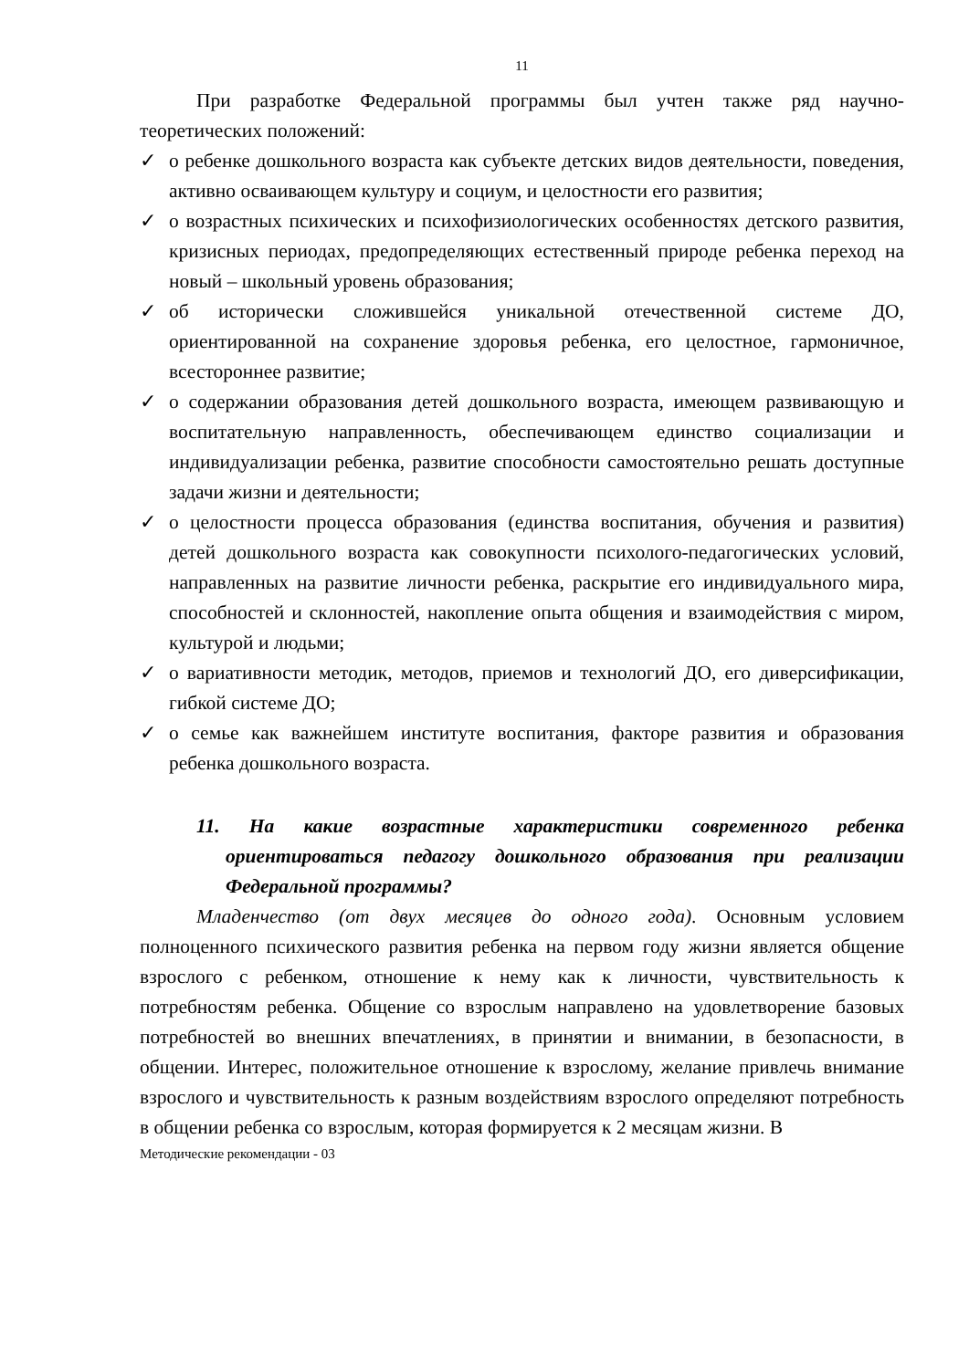11
При разработке Федеральной программы был учтен также ряд научно-теоретических положений:
✓ о ребенке дошкольного возраста как субъекте детских видов деятельности, поведения, активно осваивающем культуру и социум, и целостности его развития;
✓ о возрастных психических и психофизиологических особенностях детского развития, кризисных периодах, предопределяющих естественный природе ребенка переход на новый – школьный уровень образования;
✓ об исторически сложившейся уникальной отечественной системе ДО, ориентированной на сохранение здоровья ребенка, его целостное, гармоничное, всестороннее развитие;
✓ о содержании образования детей дошкольного возраста, имеющем развивающую и воспитательную направленность, обеспечивающем единство социализации и индивидуализации ребенка, развитие способности самостоятельно решать доступные задачи жизни и деятельности;
✓ о целостности процесса образования (единства воспитания, обучения и развития) детей дошкольного возраста как совокупности психолого-педагогических условий, направленных на развитие личности ребенка, раскрытие его индивидуального мира, способностей и склонностей, накопление опыта общения и взаимодействия с миром, культурой и людьми;
✓ о вариативности методик, методов, приемов и технологий ДО, его диверсификации, гибкой системе ДО;
✓ о семье как важнейшем институте воспитания, факторе развития и образования ребенка дошкольного возраста.
11. На какие возрастные характеристики современного ребенка ориентироваться педагогу дошкольного образования при реализации Федеральной программы?
Младенчество (от двух месяцев до одного года). Основным условием полноценного психического развития ребенка на первом году жизни является общение взрослого с ребенком, отношение к нему как к личности, чувствительность к потребностям ребенка. Общение со взрослым направлено на удовлетворение базовых потребностей во внешних впечатлениях, в принятии и внимании, в безопасности, в общении. Интерес, положительное отношение к взрослому, желание привлечь внимание взрослого и чувствительность к разным воздействиям взрослого определяют потребность в общении ребенка со взрослым, которая формируется к 2 месяцам жизни. В
Методические рекомендации - 03